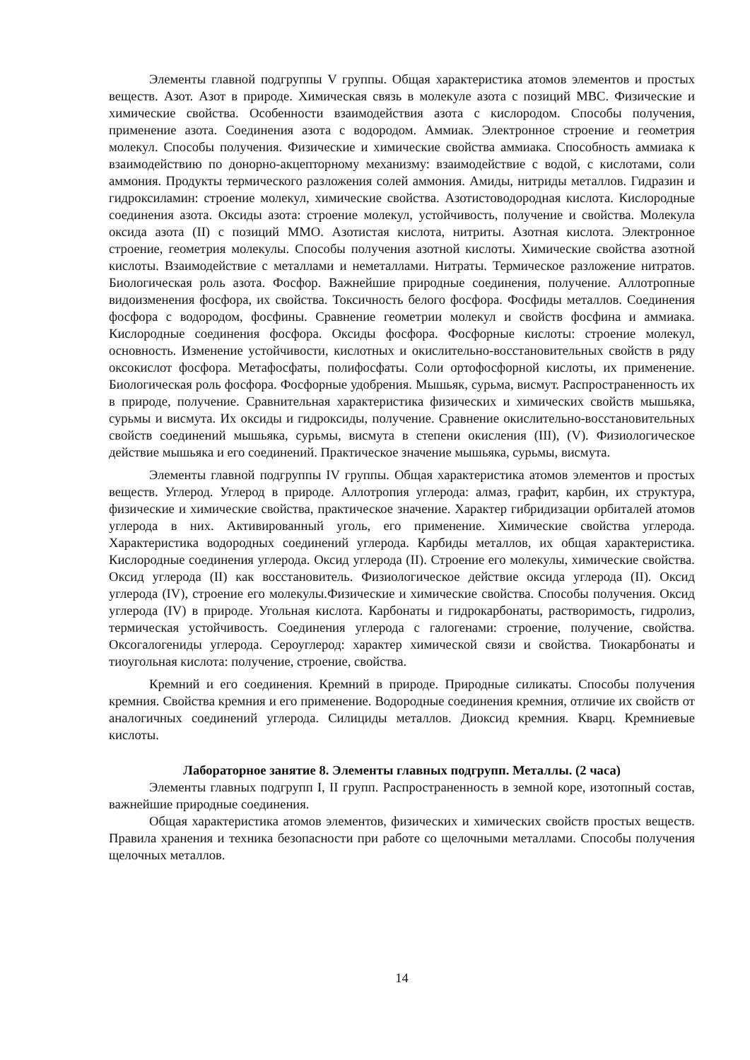Элементы главной подгруппы V группы. Общая характеристика атомов элементов и простых веществ. Азот. Азот в природе. Химическая связь в молекуле азота с позиций МВС. Физические и химические свойства. Особенности взаимодействия азота с кислородом. Способы получения, применение азота. Соединения азота с водородом. Аммиак. Электронное строение и геометрия молекул. Способы получения. Физические и химические свойства аммиака. Способность аммиака к взаимодействию по донорно-акцепторному механизму: взаимодействие с водой, с кислотами, соли аммония. Продукты термического разложения солей аммония. Амиды, нитриды металлов. Гидразин и гидроксиламин: строение молекул, химические свойства. Азотистоводородная кислота. Кислородные соединения азота. Оксиды азота: строение молекул, устойчивость, получение и свойства. Молекула оксида азота (II) с позиций ММО. Азотистая кислота, нитриты. Азотная кислота. Электронное строение, геометрия молекулы. Способы получения азотной кислоты. Химические свойства азотной кислоты. Взаимодействие с металлами и неметаллами. Нитраты. Термическое разложение нитратов. Биологическая роль азота. Фосфор. Важнейшие природные соединения, получение. Аллотропные видоизменения фосфора, их свойства. Токсичность белого фосфора. Фосфиды металлов. Соединения фосфора с водородом, фосфины. Сравнение геометрии молекул и свойств фосфина и аммиака. Кислородные соединения фосфора. Оксиды фосфора. Фосфорные кислоты: строение молекул, основность. Изменение устойчивости, кислотных и окислительно-восстановительных свойств в ряду оксокислот фосфора. Метафосфаты, полифосфаты. Соли ортофосфорной кислоты, их применение. Биологическая роль фосфора. Фосфорные удобрения. Мышьяк, сурьма, висмут. Распространенность их в природе, получение. Сравнительная характеристика физических и химических свойств мышьяка, сурьмы и висмута. Их оксиды и гидроксиды, получение. Сравнение окислительно-восстановительных свойств соединений мышьяка, сурьмы, висмута в степени окисления (III), (V). Физиологическое действие мышьяка и его соединений. Практическое значение мышьяка, сурьмы, висмута.
Элементы главной подгруппы IV группы. Общая характеристика атомов элементов и простых веществ. Углерод. Углерод в природе. Аллотропия углерода: алмаз, графит, карбин, их структура, физические и химические свойства, практическое значение. Характер гибридизации орбиталей атомов углерода в них. Активированный уголь, его применение. Химические свойства углерода. Характеристика водородных соединений углерода. Карбиды металлов, их общая характеристика. Кислородные соединения углерода. Оксид углерода (II). Строение его молекулы, химические свойства. Оксид углерода (II) как восстановитель. Физиологическое действие оксида углерода (II). Оксид углерода (IV), строение его молекулы.Физические и химические свойства. Способы получения. Оксид углерода (IV) в природе. Угольная кислота. Карбонаты и гидрокарбонаты, растворимость, гидролиз, термическая устойчивость. Соединения углерода с галогенами: строение, получение, свойства. Оксогалогениды углерода. Сероуглерод: характер химической связи и свойства. Тиокарбонаты и тиоугольная кислота: получение, строение, свойства.
Кремний и его соединения. Кремний в природе. Природные силикаты. Способы получения кремния. Свойства кремния и его применение. Водородные соединения кремния, отличие их свойств от аналогичных соединений углерода. Силициды металлов. Диоксид кремния. Кварц. Кремниевые кислоты.
Лабораторное занятие 8. Элементы главных подгрупп. Металлы. (2 часа)
Элементы главных подгрупп I, II групп. Распространенность в земной коре, изотопный состав, важнейшие природные соединения.
Общая характеристика атомов элементов, физических и химических свойств простых веществ. Правила хранения и техника безопасности при работе со щелочными металлами. Способы получения щелочных металлов.
14